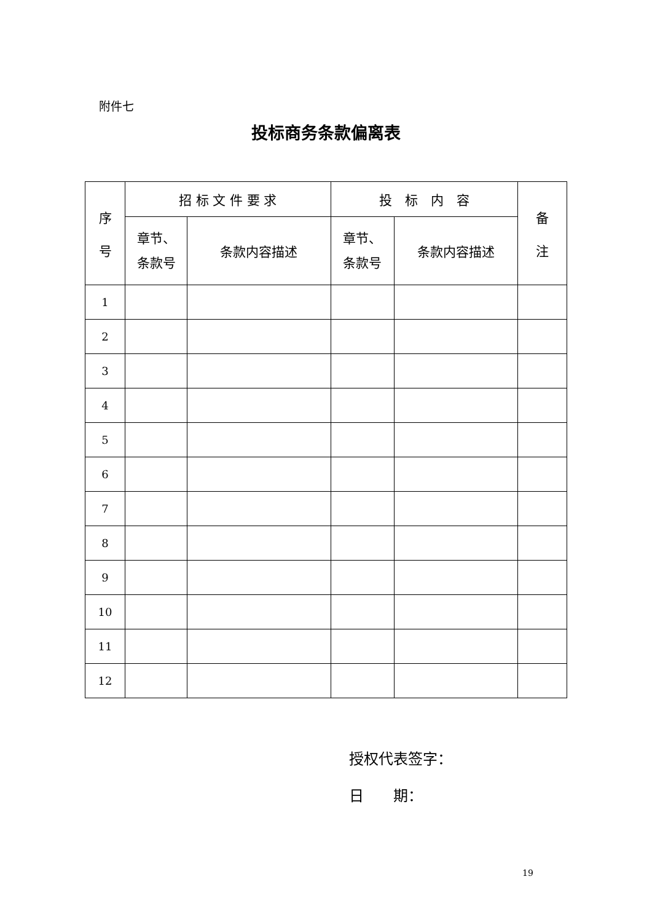附件七
投标商务条款偏离表
| 序 号 | 招 标 文 件 要 求 | | 投 标 内 容 | | 备 注 |
| --- | --- | --- | --- | --- | --- |
| | 章节、 条款号 | 条款内容描述 | 章节、 条款号 | 条款内容描述 | |
| 1 | | | | | |
| 2 | | | | | |
| 3 | | | | | |
| 4 | | | | | |
| 5 | | | | | |
| 6 | | | | | |
| 7 | | | | | |
| 8 | | | | | |
| 9 | | | | | |
| 10 | | | | | |
| 11 | | | | | |
| 12 | | | | | |
授权代表签字：
日　　期：
19